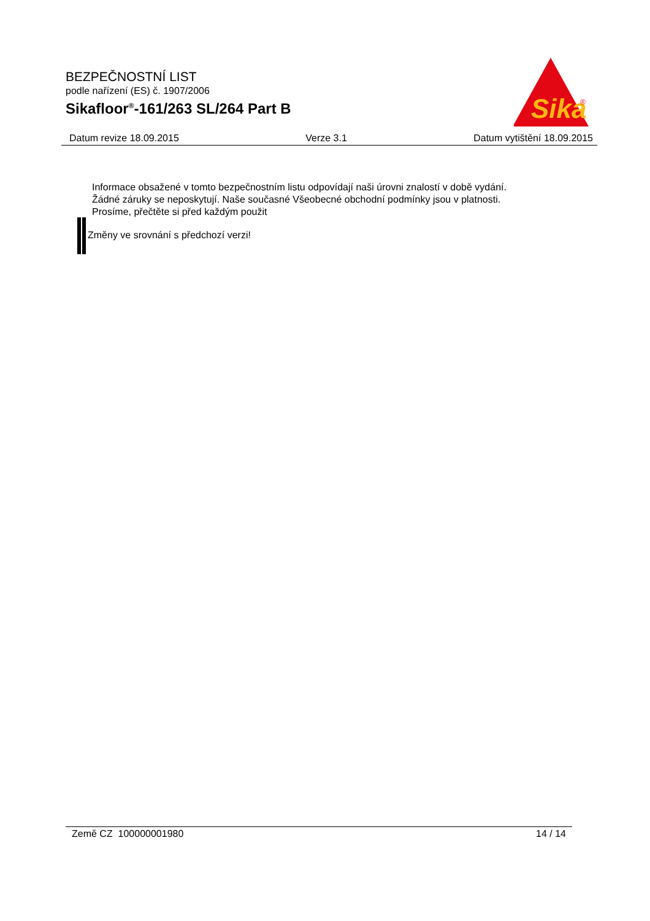BEZPEČNOSTNÍ LIST
podle nařízení (ES) č. 1907/2006
Sikafloor<sup>®</sup>-161/263 SL/264 Part B
Sika
®
Datum revize 18.09.2015 Verze 3.1 Datum vytištění 18.09.2015
Informace obsažené v tomto bezpečnostním listu odpovídají naši úrovni znalostí v době vydání.
Žádné záruky se neposkytují. Naše současné Všeobecné obchodní podmínky jsou v platnosti.
Prosíme, přečtěte si před každým použit
Změny ve srovnání s předchozí verzi!
Země CZ 100000001980 14 / 14